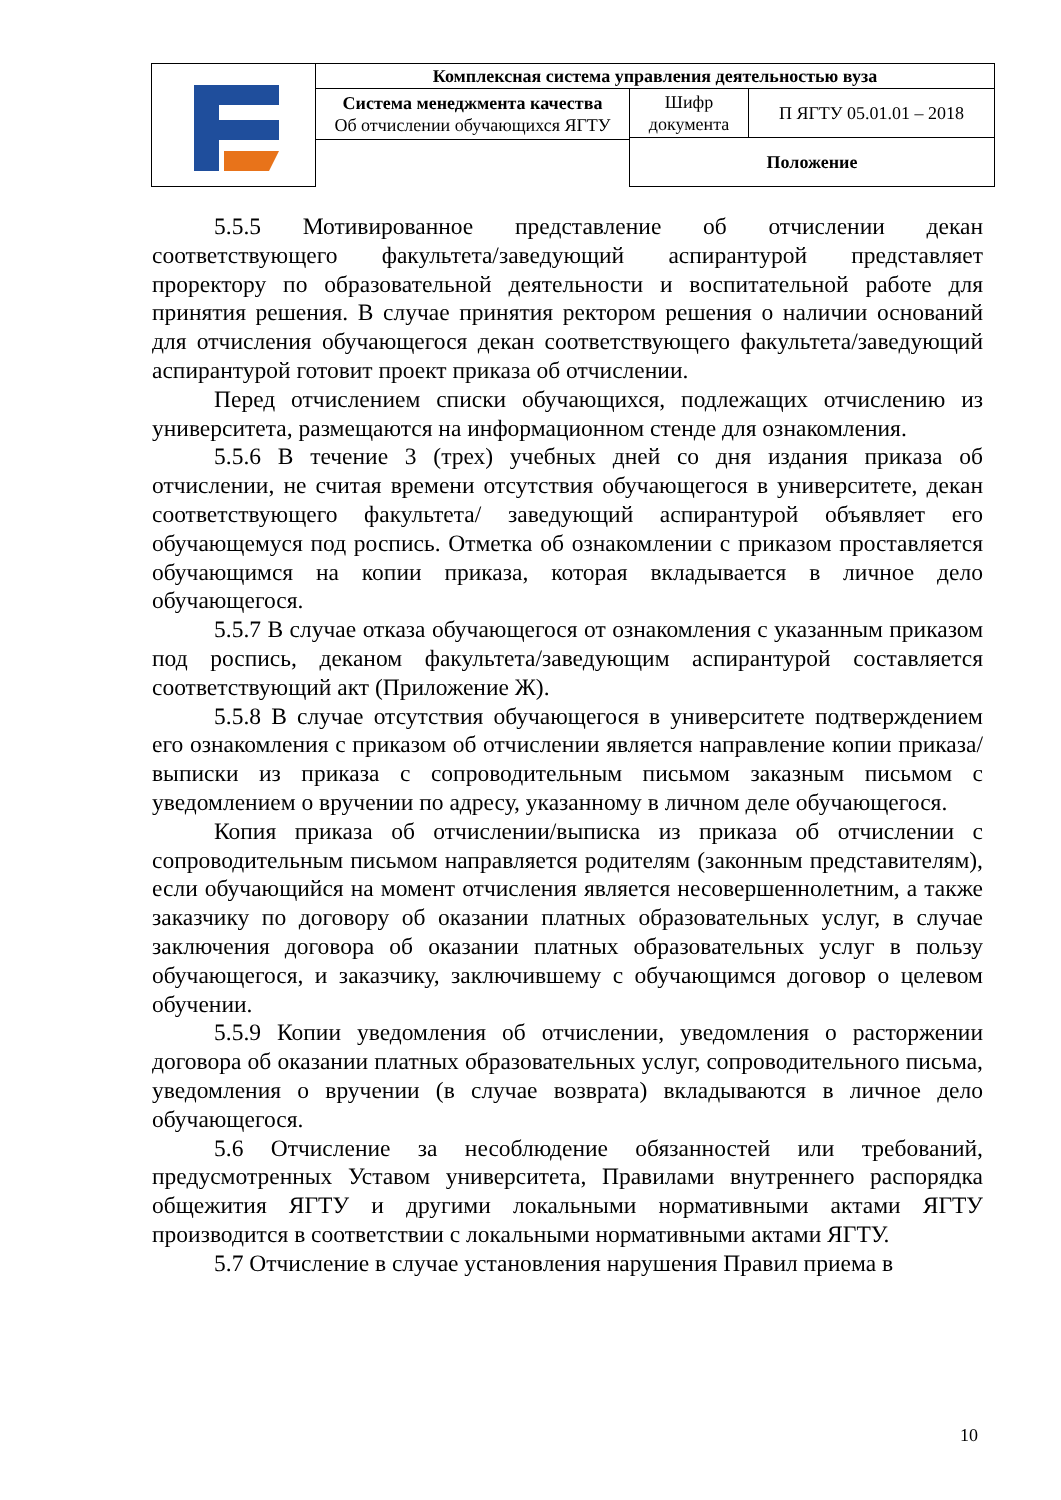| | Комплексная система управления деятельностью вуза | | |
| | Система менеджмента качества Об отчислении обучающихся ЯГТУ | Шифр документа | П ЯГТУ 05.01.01 – 2018 |
| | | Положение | |
5.5.5 Мотивированное представление об отчислении декан соответствующего факультета/заведующий аспирантурой представляет проректору по образовательной деятельности и воспитательной работе для принятия решения. В случае принятия ректором решения о наличии оснований для отчисления обучающегося декан соответствующего факультета/заведующий аспирантурой готовит проект приказа об отчислении.
Перед отчислением списки обучающихся, подлежащих отчислению из университета, размещаются на информационном стенде для ознакомления.
5.5.6 В течение 3 (трех) учебных дней со дня издания приказа об отчислении, не считая времени отсутствия обучающегося в университете, декан соответствующего факультета/ заведующий аспирантурой объявляет его обучающемуся под роспись. Отметка об ознакомлении с приказом проставляется обучающимся на копии приказа, которая вкладывается в личное дело обучающегося.
5.5.7 В случае отказа обучающегося от ознакомления с указанным приказом под роспись, деканом факультета/заведующим аспирантурой составляется соответствующий акт (Приложение Ж).
5.5.8 В случае отсутствия обучающегося в университете подтверждением его ознакомления с приказом об отчислении является направление копии приказа/выписки из приказа с сопроводительным письмом заказным письмом с уведомлением о вручении по адресу, указанному в личном деле обучающегося.
Копия приказа об отчислении/выписка из приказа об отчислении с сопроводительным письмом направляется родителям (законным представителям), если обучающийся на момент отчисления является несовершеннолетним, а также заказчику по договору об оказании платных образовательных услуг, в случае заключения договора об оказании платных образовательных услуг в пользу обучающегося, и заказчику, заключившему с обучающимся договор о целевом обучении.
5.5.9 Копии уведомления об отчислении, уведомления о расторжении договора об оказании платных образовательных услуг, сопроводительного письма, уведомления о вручении (в случае возврата) вкладываются в личное дело обучающегося.
5.6 Отчисление за несоблюдение обязанностей или требований, предусмотренных Уставом университета, Правилами внутреннего распорядка общежития ЯГТУ и другими локальными нормативными актами ЯГТУ производится в соответствии с локальными нормативными актами ЯГТУ.
5.7 Отчисление в случае установления нарушения Правил приема в
10